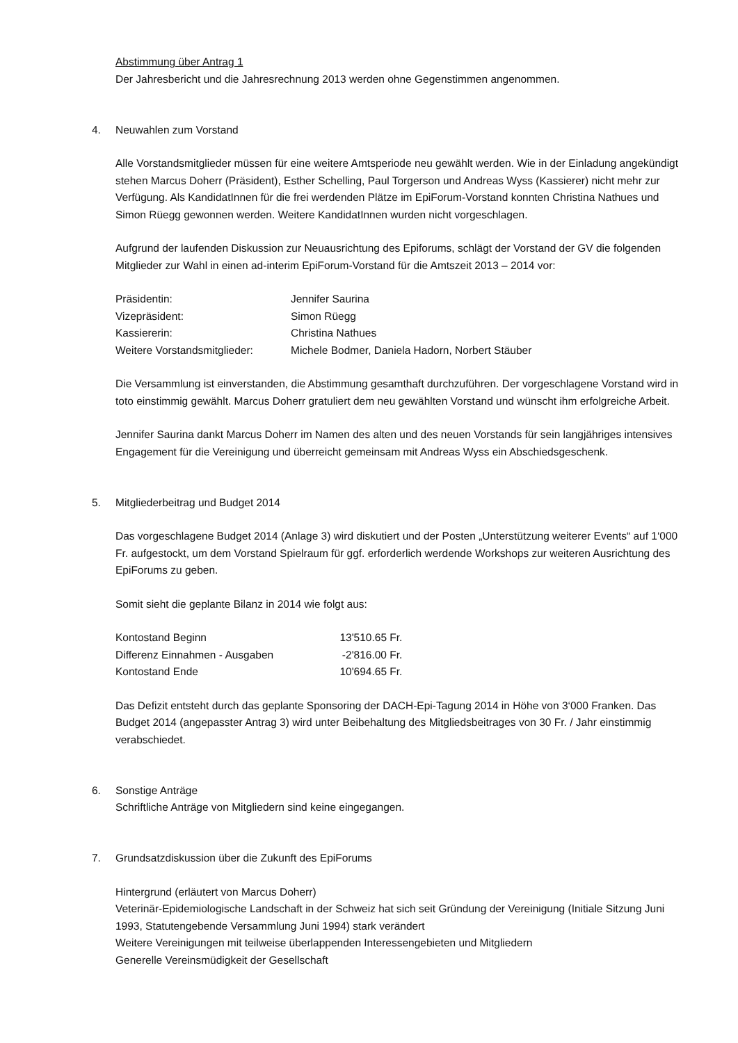Abstimmung über Antrag 1
Der Jahresbericht und die Jahresrechnung 2013 werden ohne Gegenstimmen angenommen.
4. Neuwahlen zum Vorstand
Alle Vorstandsmitglieder müssen für eine weitere Amtsperiode neu gewählt werden. Wie in der Einladung angekündigt stehen Marcus Doherr (Präsident), Esther Schelling, Paul Torgerson und Andreas Wyss (Kassierer) nicht mehr zur Verfügung. Als KandidatInnen für die frei werdenden Plätze im EpiForum-Vorstand konnten Christina Nathues und Simon Rüegg gewonnen werden. Weitere KandidatInnen wurden nicht vorgeschlagen.
Aufgrund der laufenden Diskussion zur Neuausrichtung des Epiforums, schlägt der Vorstand der GV die folgenden Mitglieder zur Wahl in einen ad-interim EpiForum-Vorstand für die Amtszeit 2013 – 2014 vor:
| Präsidentin: | Jennifer Saurina |
| Vizepräsident: | Simon Rüegg |
| Kassiererin: | Christina Nathues |
| Weitere Vorstandsmitglieder: | Michele Bodmer, Daniela Hadorn, Norbert Stäuber |
Die Versammlung ist einverstanden, die Abstimmung gesamthaft durchzuführen. Der vorgeschlagene Vorstand wird in toto einstimmig gewählt. Marcus Doherr gratuliert dem neu gewählten Vorstand und wünscht ihm erfolgreiche Arbeit.
Jennifer Saurina dankt Marcus Doherr im Namen des alten und des neuen Vorstands für sein langjähriges intensives Engagement für die Vereinigung und überreicht gemeinsam mit Andreas Wyss ein Abschiedsgeschenk.
5. Mitgliederbeitrag und Budget 2014
Das vorgeschlagene Budget 2014 (Anlage 3) wird diskutiert und der Posten „Unterstützung weiterer Events“ auf 1‘000 Fr. aufgestockt, um dem Vorstand Spielraum für ggf. erforderlich werdende Workshops zur weiteren Ausrichtung des EpiForums zu geben.
Somit sieht die geplante Bilanz in 2014 wie folgt aus:
| Kontostand Beginn | 13'510.65 | Fr. |
| Differenz Einnahmen - Ausgaben | -2'816.00 | Fr. |
| Kontostand Ende | 10'694.65 | Fr. |
Das Defizit entsteht durch das geplante Sponsoring der DACH-Epi-Tagung 2014 in Höhe von 3‘000 Franken. Das Budget 2014 (angepasster Antrag 3) wird unter Beibehaltung des Mitgliedsbeitrages von 30 Fr. / Jahr einstimmig verabschiedet.
6. Sonstige Anträge
Schriftliche Anträge von Mitgliedern sind keine eingegangen.
7. Grundsatzdiskussion über die Zukunft des EpiForums
Hintergrund (erläutert von Marcus Doherr)
Veterinär-Epidemiologische Landschaft in der Schweiz hat sich seit Gründung der Vereinigung (Initiale Sitzung Juni 1993, Statutengebende Versammlung Juni 1994) stark verändert
Weitere Vereinigungen mit teilweise überlappenden Interessengebieten und Mitgliedern
Generelle Vereinsmüdigkeit der Gesellschaft